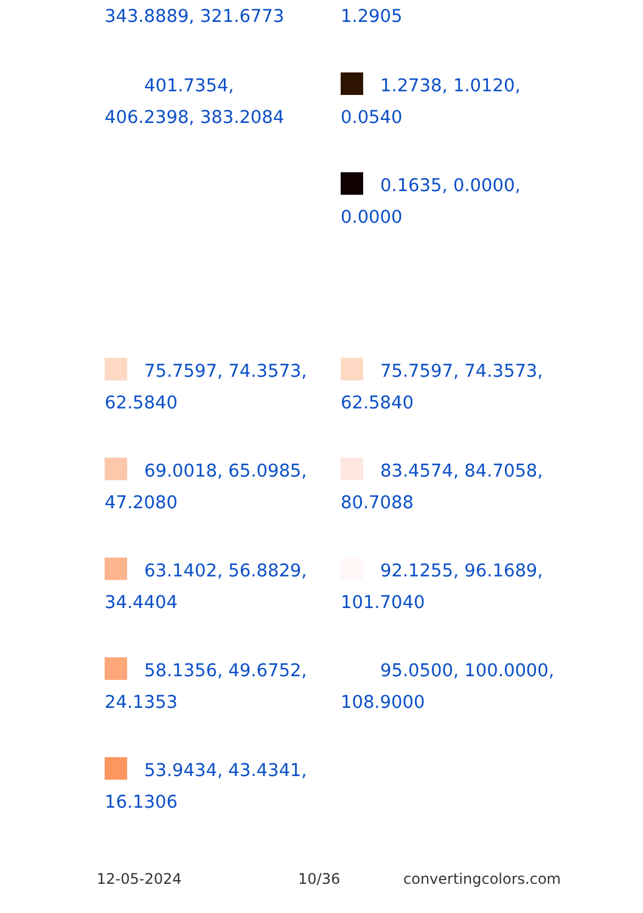343.8889, 321.6773 1.2905
401.7354, 406.2398, 383.2084
1.2738, 1.0120, 0.0540
0.1635, 0.0000, 0.0000
75.7597, 74.3573, 62.5840
75.7597, 74.3573, 62.5840
69.0018, 65.0985, 47.2080
83.4574, 84.7058, 80.7088
63.1402, 56.8829, 34.4404
92.1255, 96.1689, 101.7040
58.1356, 49.6752, 24.1353
95.0500, 100.0000, 108.9000
53.9434, 43.4341, 16.1306
12-05-2024 10/36 convertingcolors.com